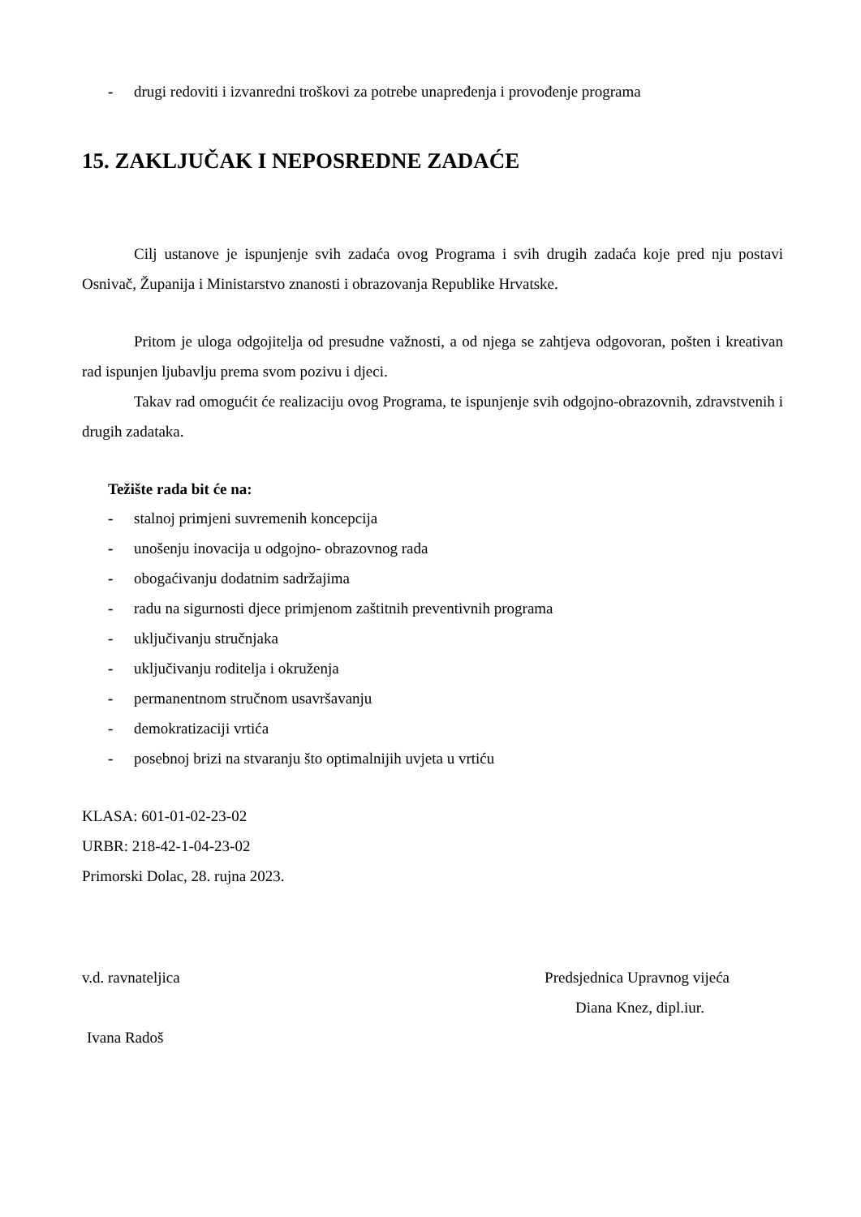- drugi redoviti i izvanredni troškovi za potrebe unapređenja i provođenje programa
15. ZAKLJUČAK I NEPOSREDNE ZADAĆE
Cilj ustanove je ispunjenje svih zadaća ovog Programa i svih drugih zadaća koje pred nju postavi Osnivač, Županija i Ministarstvo znanosti i obrazovanja Republike Hrvatske.
Pritom je uloga odgojitelja od presudne važnosti, a od njega se zahtjeva odgovoran, pošten i kreativan rad ispunjen ljubavlju prema svom pozivu i djeci.
Takav rad omogućit će realizaciju ovog Programa, te ispunjenje svih odgojno-obrazovnih, zdravstvenih i drugih zadataka.
Težište rada bit će na:
- stalnoj primjeni suvremenih koncepcija
- unošenju inovacija u odgojno- obrazovnog rada
- obogaćivanju dodatnim sadržajima
- radu na sigurnosti djece primjenom zaštitnih preventivnih programa
- uključivanju stručnjaka
- uključivanju roditelja i okruženja
- permanentnom stručnom usavršavanju
- demokratizaciji vrtića
- posebnoj brizi na stvaranju što optimalnijih uvjeta u vrtiću
KLASA: 601-01-02-23-02
URBR: 218-42-1-04-23-02
Primorski Dolac, 28. rujna 2023.
v.d. ravnateljica Predsjednica Upravnog vijeća
Diana Knez, dipl.iur.
Ivana Radoš